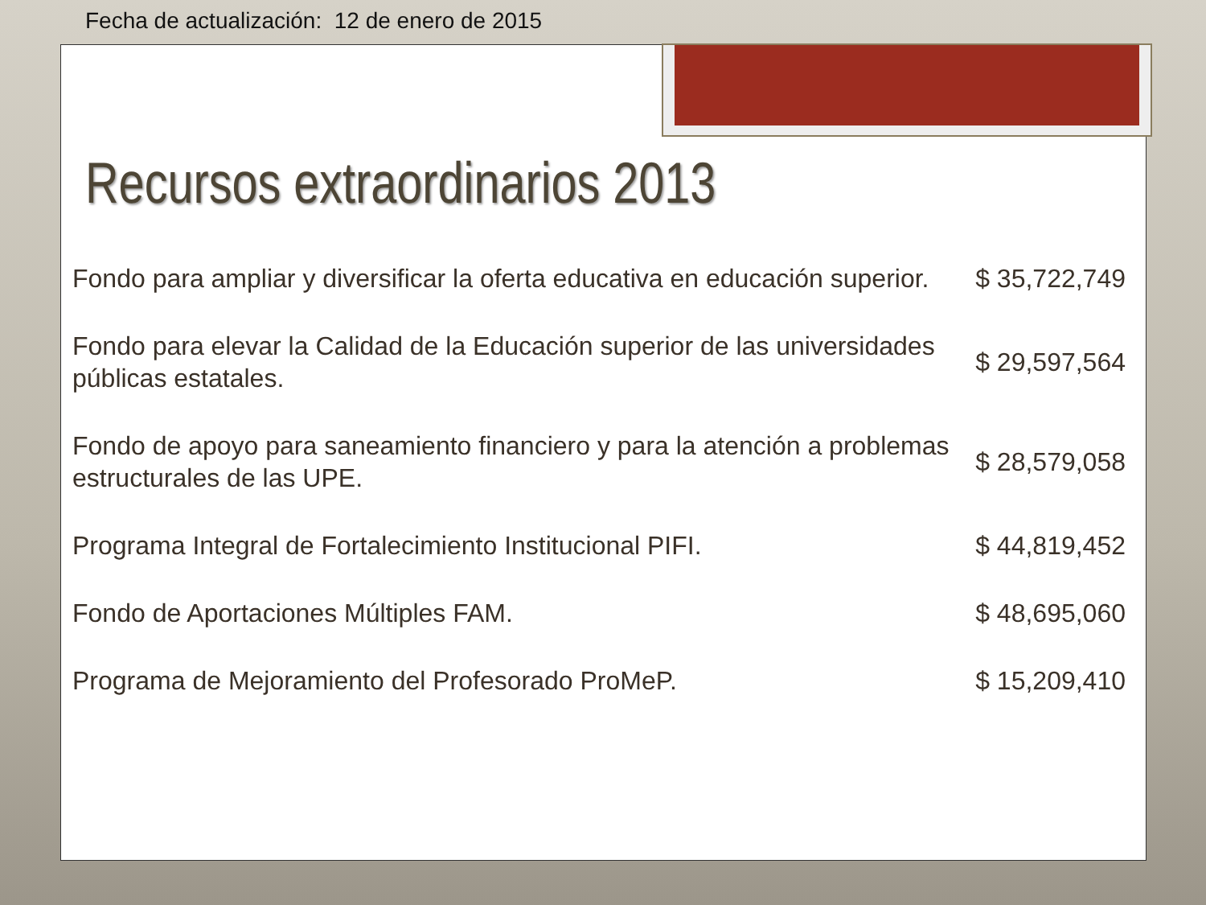Fecha de actualización: 12 de enero de 2015
Recursos extraordinarios 2013
| Fondo para ampliar y diversificar la oferta educativa en educación superior. | $ 35,722,749 |
| Fondo para elevar la Calidad de la Educación superior de las universidades públicas estatales. | $ 29,597,564 |
| Fondo de apoyo para saneamiento financiero y para la atención a problemas estructurales de las UPE. | $ 28,579,058 |
| Programa Integral de Fortalecimiento Institucional PIFI. | $ 44,819,452 |
| Fondo de Aportaciones Múltiples FAM. | $ 48,695,060 |
| Programa de Mejoramiento del Profesorado ProMeP. | $ 15,209,410 |